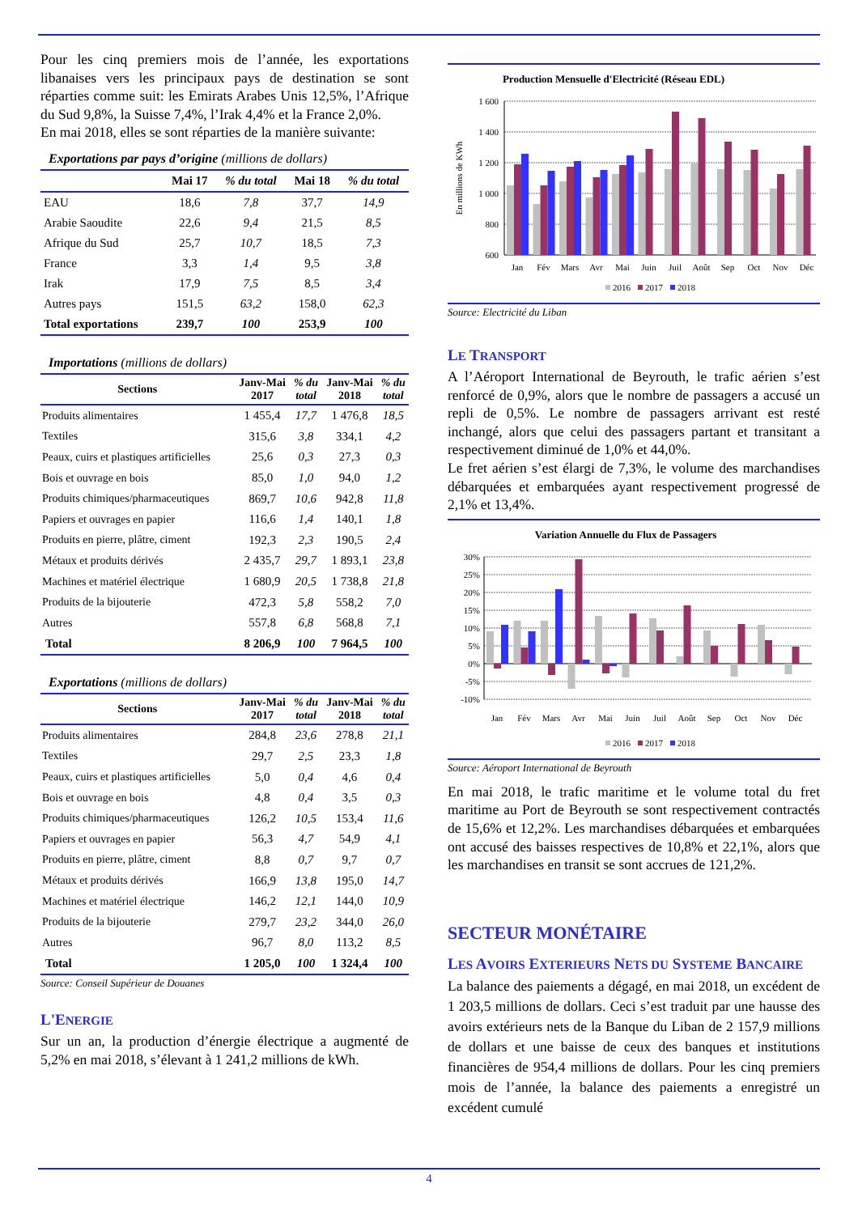Pour les cinq premiers mois de l’année, les exportations libanaises vers les principaux pays de destination se sont réparties comme suit: les Emirats Arabes Unis 12,5%, l’Afrique du Sud 9,8%, la Suisse 7,4%, l’Irak 4,4% et la France 2,0%.
En mai 2018, elles se sont réparties de la manière suivante:
Exportations par pays d’origine (millions de dollars)
| | Mai 17 | % du total | Mai 18 | % du total |
| --- | --- | --- | --- | --- |
| EAU | 18,6 | 7,8 | 37,7 | 14,9 |
| Arabie Saoudite | 22,6 | 9,4 | 21,5 | 8,5 |
| Afrique du Sud | 25,7 | 10,7 | 18,5 | 7,3 |
| France | 3,3 | 1,4 | 9,5 | 3,8 |
| Irak | 17,9 | 7,5 | 8,5 | 3,4 |
| Autres pays | 151,5 | 63,2 | 158,0 | 62,3 |
| Total exportations | 239,7 | 100 | 253,9 | 100 |
Importations (millions de dollars)
| Sections | Janv-Mai 2017 | % du total | Janv-Mai 2018 | % du total |
| --- | --- | --- | --- | --- |
| Produits alimentaires | 1 455,4 | 17,7 | 1 476,8 | 18,5 |
| Textiles | 315,6 | 3,8 | 334,1 | 4,2 |
| Peaux, cuirs et plastiques artificielles | 25,6 | 0,3 | 27,3 | 0,3 |
| Bois et ouvrage en bois | 85,0 | 1,0 | 94,0 | 1,2 |
| Produits chimiques/pharmaceutiques | 869,7 | 10,6 | 942,8 | 11,8 |
| Papiers et ouvrages en papier | 116,6 | 1,4 | 140,1 | 1,8 |
| Produits en pierre, plâtre, ciment | 192,3 | 2,3 | 190,5 | 2,4 |
| Métaux et produits dérivés | 2 435,7 | 29,7 | 1 893,1 | 23,8 |
| Machines et matériel électrique | 1 680,9 | 20,5 | 1 738,8 | 21,8 |
| Produits de la bijouterie | 472,3 | 5,8 | 558,2 | 7,0 |
| Autres | 557,8 | 6,8 | 568,8 | 7,1 |
| Total | 8 206,9 | 100 | 7 964,5 | 100 |
Exportations (millions de dollars)
| Sections | Janv-Mai 2017 | % du total | Janv-Mai 2018 | % du total |
| --- | --- | --- | --- | --- |
| Produits alimentaires | 284,8 | 23,6 | 278,8 | 21,1 |
| Textiles | 29,7 | 2,5 | 23,3 | 1,8 |
| Peaux, cuirs et plastiques artificielles | 5,0 | 0,4 | 4,6 | 0,4 |
| Bois et ouvrage en bois | 4,8 | 0,4 | 3,5 | 0,3 |
| Produits chimiques/pharmaceutiques | 126,2 | 10,5 | 153,4 | 11,6 |
| Papiers et ouvrages en papier | 56,3 | 4,7 | 54,9 | 4,1 |
| Produits en pierre, plâtre, ciment | 8,8 | 0,7 | 9,7 | 0,7 |
| Métaux et produits dérivés | 166,9 | 13,8 | 195,0 | 14,7 |
| Machines et matériel électrique | 146,2 | 12,1 | 144,0 | 10,9 |
| Produits de la bijouterie | 279,7 | 23,2 | 344,0 | 26,0 |
| Autres | 96,7 | 8,0 | 113,2 | 8,5 |
| Total | 1 205,0 | 100 | 1 324,4 | 100 |
Source: Conseil Supérieur de Douanes
L'ENERGIE
Sur un an, la production d’énergie électrique a augmenté de 5,2% en mai 2018, s’élevant à 1 241,2 millions de kWh.
Production Mensuelle d'Electricité (Réseau EDL)
1 600
1 400
1 200
1 000
800
600
En millions de KWh
Jan
Fév
Mars
Avr
Mai
Juin
Juil
Août
Sep
Oct
Nov
Déc
2016
2017
2018
Source: Electricité du Liban
LE TRANSPORT
A l’Aéroport International de Beyrouth, le trafic aérien s’est renforcé de 0,9%, alors que le nombre de passagers a accusé un repli de 0,5%. Le nombre de passagers arrivant est resté inchangé, alors que celui des passagers partant et transitant a respectivement diminué de 1,0% et 44,0%.
Le fret aérien s’est élargi de 7,3%, le volume des marchandises débarquées et embarquées ayant respectivement progressé de 2,1% et 13,4%.
Variation Annuelle du Flux de Passagers
30%
25%
20%
15%
10%
5%
0%
-5%
-10%
Jan
Fév
Mars
Avr
Mai
Juin
Juil
Août
Sep
Oct
Nov
Déc
2016
2017
2018
Source: Aéroport International de Beyrouth
En mai 2018, le trafic maritime et le volume total du fret maritime au Port de Beyrouth se sont respectivement contractés de 15,6% et 12,2%. Les marchandises débarquées et embarquées ont accusé des baisses respectives de 10,8% et 22,1%, alors que les marchandises en transit se sont accrues de 121,2%.
SECTEUR MONÉTAIRE
LES AVOIRS EXTERIEURS NETS DU SYSTEME BANCAIRE
La balance des paiements a dégagé, en mai 2018, un excédent de 1 203,5 millions de dollars. Ceci s’est traduit par une hausse des avoirs extérieurs nets de la Banque du Liban de 2 157,9 millions de dollars et une baisse de ceux des banques et institutions financières de 954,4 millions de dollars. Pour les cinq premiers mois de l’année, la balance des paiements a enregistré un excédent cumulé
4